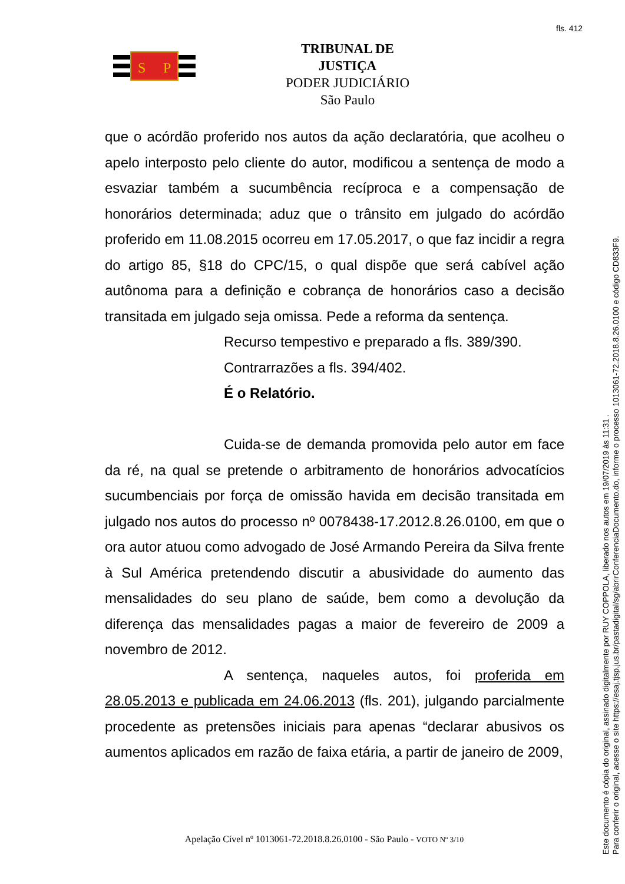fls. 412
S
P
TRIBUNAL DE JUSTIÇA
PODER JUDICIÁRIO
São Paulo
que o acórdão proferido nos autos da ação declaratória, que acolheu o apelo interposto pelo cliente do autor, modificou a sentença de modo a esvaziar também a sucumbência recíproca e a compensação de honorários determinada; aduz que o trânsito em julgado do acórdão proferido em 11.08.2015 ocorreu em 17.05.2017, o que faz incidir a regra do artigo 85, §18 do CPC/15, o qual dispõe que será cabível ação autônoma para a definição e cobrança de honorários caso a decisão transitada em julgado seja omissa. Pede a reforma da sentença.
Recurso tempestivo e preparado a fls. 389/390.
Contrarrazões a fls. 394/402.
É o Relatório.
Cuida-se de demanda promovida pelo autor em face da ré, na qual se pretende o arbitramento de honorários advocatícios sucumbenciais por força de omissão havida em decisão transitada em julgado nos autos do processo nº 0078438-17.2012.8.26.0100, em que o ora autor atuou como advogado de José Armando Pereira da Silva frente à Sul América pretendendo discutir a abusividade do aumento das mensalidades do seu plano de saúde, bem como a devolução da diferença das mensalidades pagas a maior de fevereiro de 2009 a novembro de 2012.
A sentença, naqueles autos, foi proferida em 28.05.2013 e publicada em 24.06.2013 (fls. 201), julgando parcialmente procedente as pretensões iniciais para apenas “declarar abusivos os aumentos aplicados em razão de faixa etária, a partir de janeiro de 2009,
Apelação Cível nº 1013061-72.2018.8.26.0100 - São Paulo - VOTO Nº 3/10
Este documento é cópia do original, assinado digitalmente por RUY COPPOLA, liberado nos autos em 19/07/2019 às 11:31 .
Para conferir o original, acesse o site https://esaj.tjsp.jus.br/pastadigital/sg/abrirConferenciaDocumento.do, informe o processo 1013061-72.2018.8.26.0100 e código CD833F9.